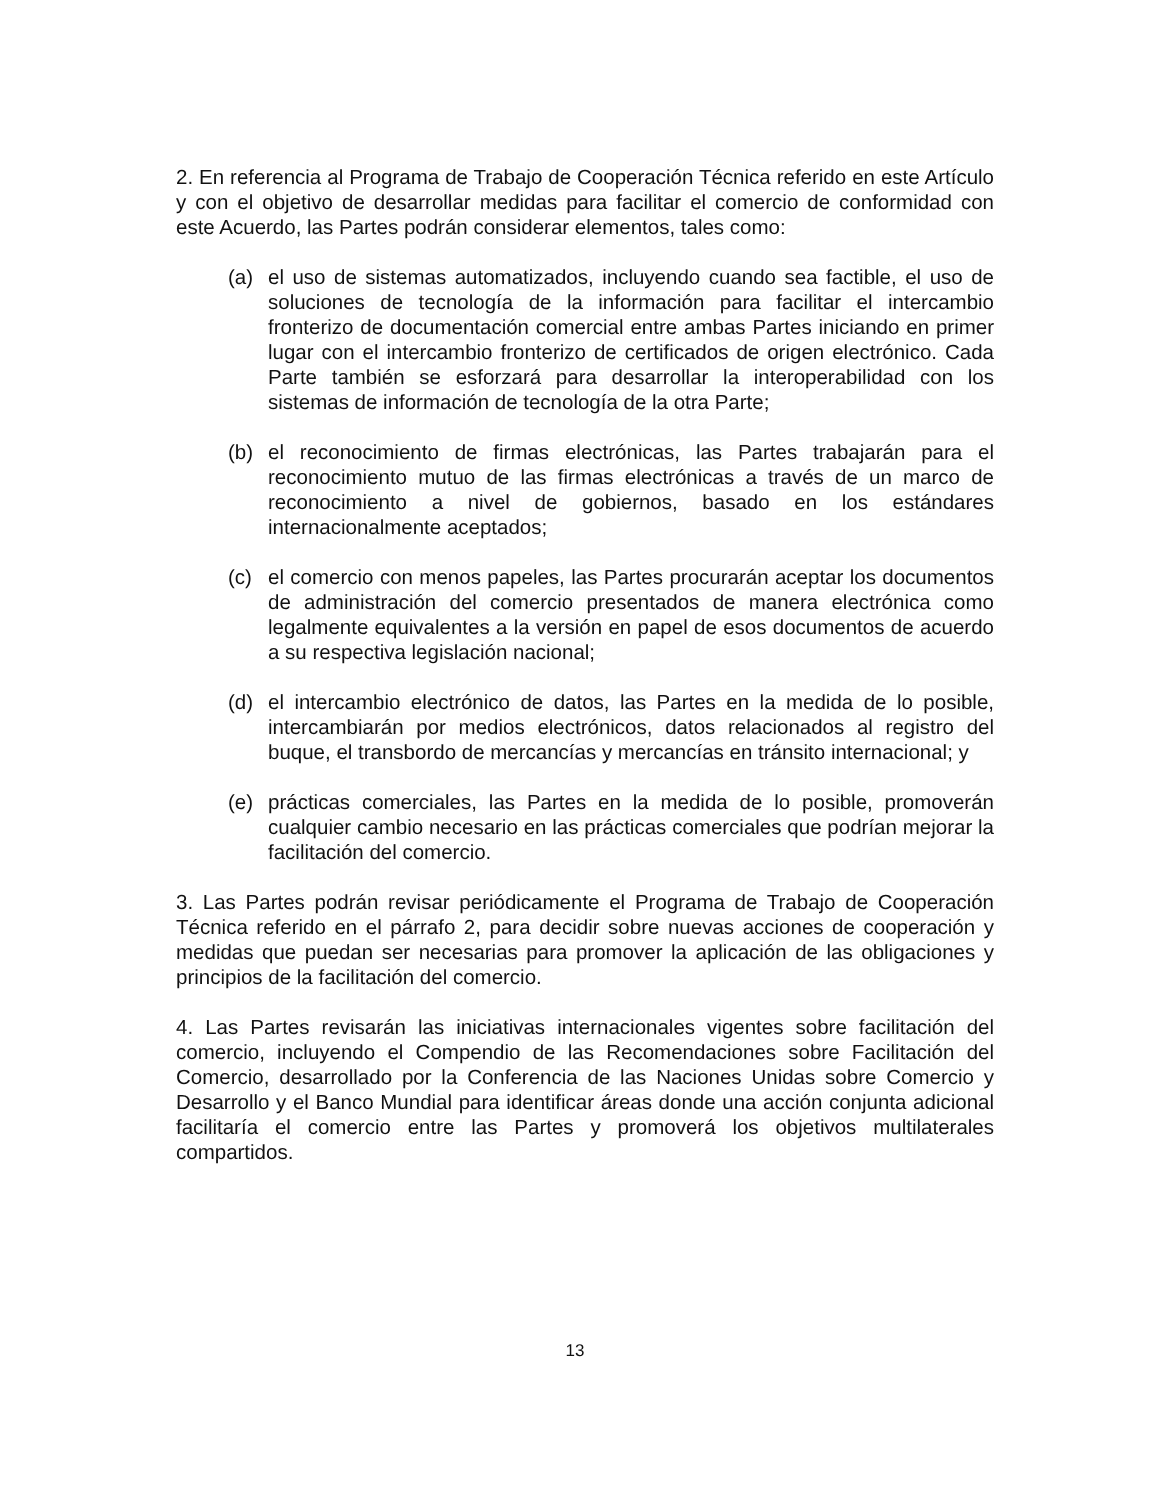2. En referencia al Programa de Trabajo de Cooperación Técnica referido en este Artículo y con el objetivo de desarrollar medidas para facilitar el comercio de conformidad con este Acuerdo, las Partes podrán considerar elementos, tales como:
(a) el uso de sistemas automatizados, incluyendo cuando sea factible, el uso de soluciones de tecnología de la información para facilitar el intercambio fronterizo de documentación comercial entre ambas Partes iniciando en primer lugar con el intercambio fronterizo de certificados de origen electrónico. Cada Parte también se esforzará para desarrollar la interoperabilidad con los sistemas de información de tecnología de la otra Parte;
(b) el reconocimiento de firmas electrónicas, las Partes trabajarán para el reconocimiento mutuo de las firmas electrónicas a través de un marco de reconocimiento a nivel de gobiernos, basado en los estándares internacionalmente aceptados;
(c) el comercio con menos papeles, las Partes procurarán aceptar los documentos de administración del comercio presentados de manera electrónica como legalmente equivalentes a la versión en papel de esos documentos de acuerdo a su respectiva legislación nacional;
(d) el intercambio electrónico de datos, las Partes en la medida de lo posible, intercambiarán por medios electrónicos, datos relacionados al registro del buque, el transbordo de mercancías y mercancías en tránsito internacional; y
(e) prácticas comerciales, las Partes en la medida de lo posible, promoverán cualquier cambio necesario en las prácticas comerciales que podrían mejorar la facilitación del comercio.
3. Las Partes podrán revisar periódicamente el Programa de Trabajo de Cooperación Técnica referido en el párrafo 2, para decidir sobre nuevas acciones de cooperación y medidas que puedan ser necesarias para promover la aplicación de las obligaciones y principios de la facilitación del comercio.
4. Las Partes revisarán las iniciativas internacionales vigentes sobre facilitación del comercio, incluyendo el Compendio de las Recomendaciones sobre Facilitación del Comercio, desarrollado por la Conferencia de las Naciones Unidas sobre Comercio y Desarrollo y el Banco Mundial para identificar áreas donde una acción conjunta adicional facilitaría el comercio entre las Partes y promoverá los objetivos multilaterales compartidos.
13